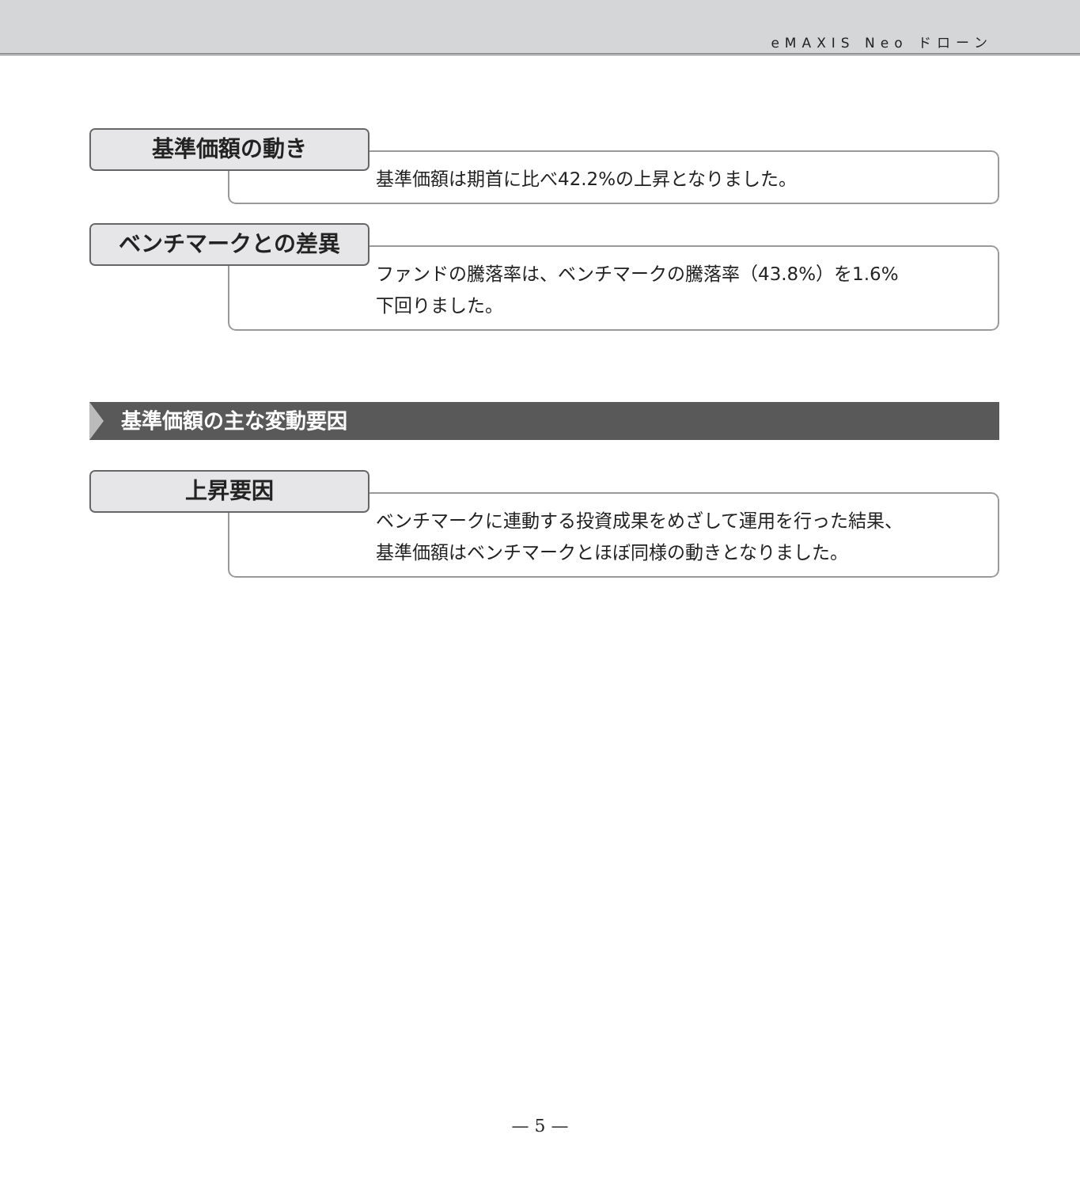eMAXIS Neo ドローン
基準価額の動き
基準価額は期首に比べ42.2%の上昇となりました。
ベンチマークとの差異
ファンドの騰落率は、ベンチマークの騰落率（43.8%）を1.6%
下回りました。
基準価額の主な変動要因
上昇要因
ベンチマークに連動する投資成果をめざして運用を行った結果、
基準価額はベンチマークとほぼ同様の動きとなりました。
— 5 —